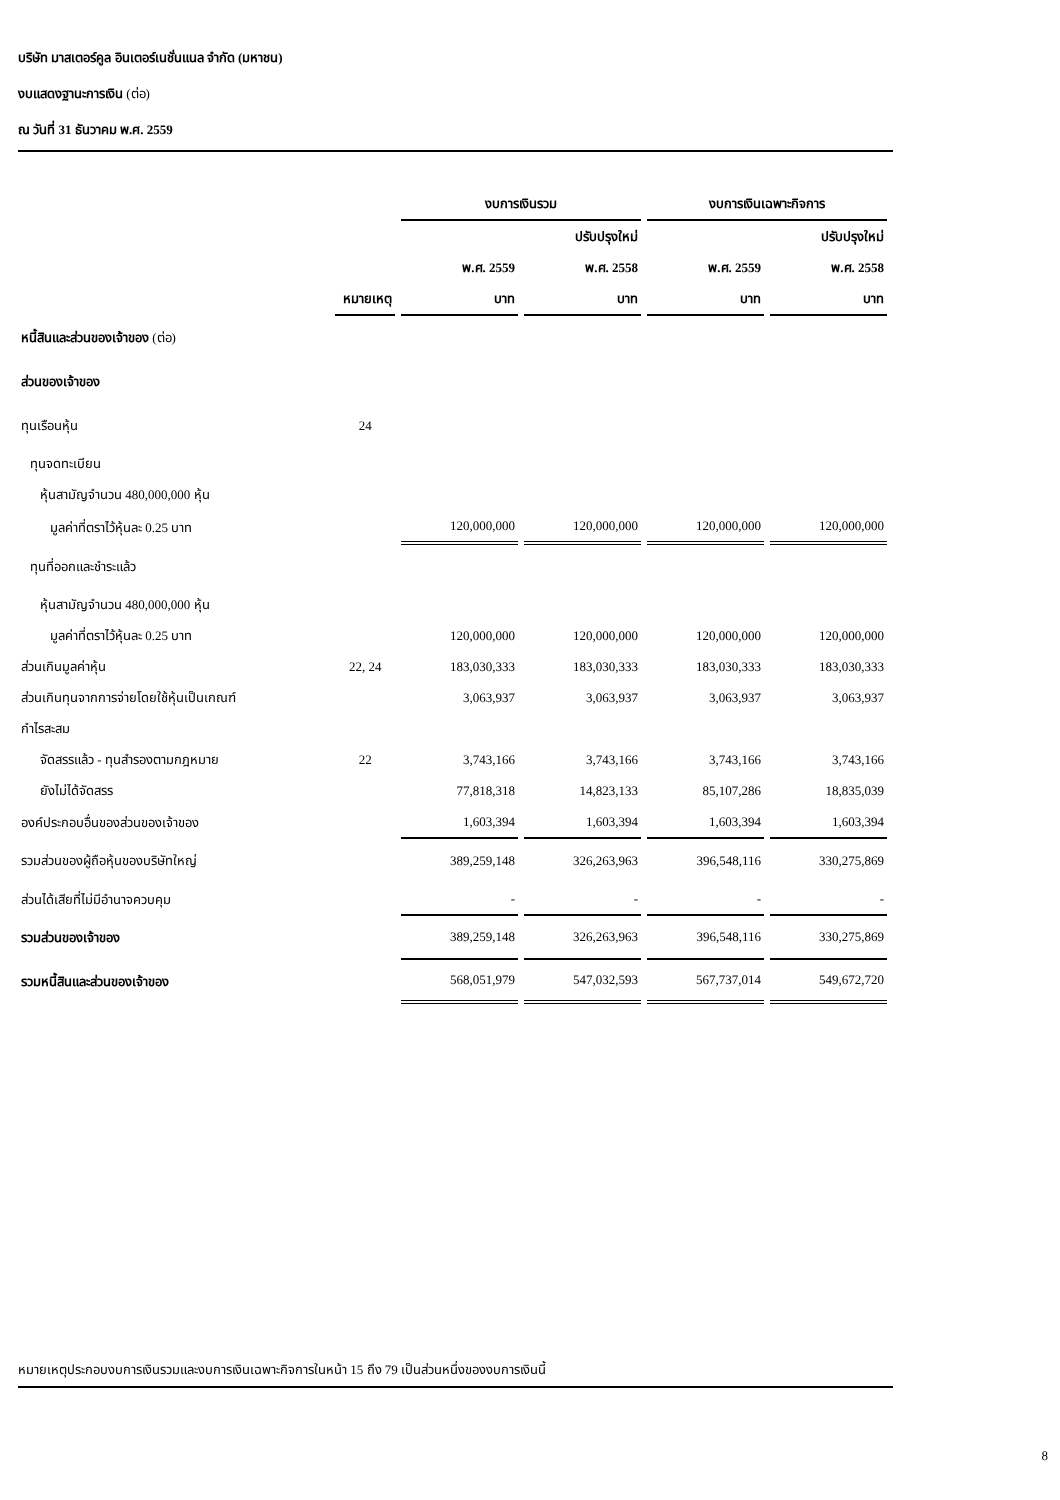บริษัท มาสเตอร์คูล อินเตอร์เนชั่นแนล จำกัด (มหาชน)
งบแสดงฐานะการเงิน (ต่อ)
ณ วันที่ 31 ธันวาคม พ.ศ. 2559
| | | งบการเงินรวม | | งบการเงินเฉพาะกิจการ | |
| --- | --- | --- | --- | --- | --- |
| | | | ปรับปรุงใหม่ | | ปรับปรุงใหม่ |
| | | พ.ศ. 2559 | พ.ศ. 2558 | พ.ศ. 2559 | พ.ศ. 2558 |
| | หมายเหตุ | บาท | บาท | บาท | บาท |
| หนี้สินและส่วนของเจ้าของ (ต่อ) | | | | | |
| ส่วนของเจ้าของ | | | | | |
| ทุนเรือนหุ้น | 24 | | | | |
| ทุนจดทะเบียน | | | | | |
| หุ้นสามัญจำนวน 480,000,000 หุ้น | | | | | |
| มูลค่าที่ตราไว้หุ้นละ 0.25 บาท | | 120,000,000 | 120,000,000 | 120,000,000 | 120,000,000 |
| ทุนที่ออกและชำระแล้ว | | | | | |
| หุ้นสามัญจำนวน 480,000,000 หุ้น | | | | | |
| มูลค่าที่ตราไว้หุ้นละ 0.25 บาท | | 120,000,000 | 120,000,000 | 120,000,000 | 120,000,000 |
| ส่วนเกินมูลค่าหุ้น | 22, 24 | 183,030,333 | 183,030,333 | 183,030,333 | 183,030,333 |
| ส่วนเกินทุนจากการจ่ายโดยใช้หุ้นเป็นเกณฑ์ | | 3,063,937 | 3,063,937 | 3,063,937 | 3,063,937 |
| กำไรสะสม | | | | | |
| จัดสรรแล้ว - ทุนสำรองตามกฎหมาย | 22 | 3,743,166 | 3,743,166 | 3,743,166 | 3,743,166 |
| ยังไม่ได้จัดสรร | | 77,818,318 | 14,823,133 | 85,107,286 | 18,835,039 |
| องค์ประกอบอื่นของส่วนของเจ้าของ | | 1,603,394 | 1,603,394 | 1,603,394 | 1,603,394 |
| รวมส่วนของผู้ถือหุ้นของบริษัทใหญ่ | | 389,259,148 | 326,263,963 | 396,548,116 | 330,275,869 |
| ส่วนได้เสียที่ไม่มีอำนาจควบคุม | | - | - | - | - |
| รวมส่วนของเจ้าของ | | 389,259,148 | 326,263,963 | 396,548,116 | 330,275,869 |
| รวมหนี้สินและส่วนของเจ้าของ | | 568,051,979 | 547,032,593 | 567,737,014 | 549,672,720 |
หมายเหตุประกอบงบการเงินรวมและงบการเงินเฉพาะกิจการในหน้า 15 ถึง 79 เป็นส่วนหนึ่งของงบการเงินนี้
8